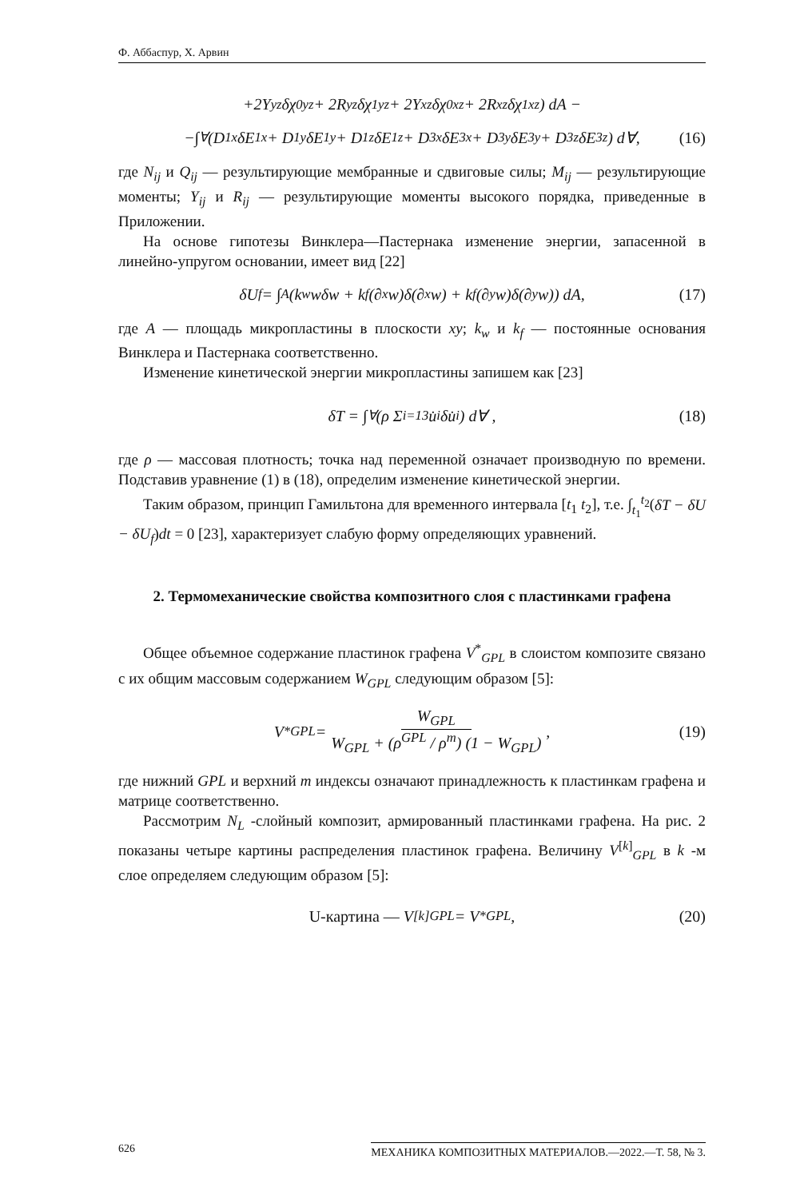Ф. Аббаспур, Х. Арвин
+2Y<sub>yz</sub>δχ<sup>0</sup><sub>yz</sub> + 2R<sub>yz</sub>δχ<sup>1</sup><sub>yz</sub> + 2Y<sub>xz</sub>δχ<sup>0</sup><sub>xz</sub> + 2R<sub>xz</sub>δχ<sup>1</sup><sub>xz</sub>) dA −
−∫<sub>∀</sub>(D<sub>1x</sub>δE<sub>1x</sub> + D<sub>1y</sub>δE<sub>1y</sub> + D<sub>1z</sub>δE<sub>1z</sub> + D<sub>3x</sub>δE<sub>3x</sub> + D<sub>3y</sub>δE<sub>3y</sub> + D<sub>3z</sub>δE<sub>3z</sub>) d∀, (16)
где N<sub>ij</sub> и Q<sub>ij</sub> — результирующие мембранные и сдвиговые силы; M<sub>ij</sub> — результирующие моменты; Y<sub>ij</sub> и R<sub>ij</sub> — результирующие моменты высокого порядка, приведенные в Приложении.
На основе гипотезы Винклера—Пастернака изменение энергии, запасенной в линейно-упругом основании, имеет вид [22]
δU<sub>f</sub> = ∫<sub>A</sub>(k<sub>w</sub>wδw + k<sub>f</sub>(∂<sub>x</sub>w)δ(∂<sub>x</sub>w) + k<sub>f</sub>(∂<sub>y</sub>w)δ(∂<sub>y</sub>w)) dA, (17)
где A — площадь микропластины в плоскости xy; k<sub>w</sub> и k<sub>f</sub> — постоянные основания Винклера и Пастернака соответственно.
Изменение кинетической энергии микропластины запишем как [23]
δT = ∫<sub>∀</sub>(ρ Σ<sub>i=1</sub><sup>3</sup> u̇<sub>i</sub>δu̇<sub>i</sub>) d∀ , (18)
где ρ — массовая плотность; точка над переменной означает производную по времени. Подставив уравнение (1) в (18), определим изменение кинетической энергии.
Таким образом, принцип Гамильтона для временного интервала [t<sub>1</sub> t<sub>2</sub>], т.е. ∫<sub>t<sub>1</sub></sub><sup>t<sub>2</sub></sup>(δT − δU − δU<sub>f</sub>)dt = 0 [23], характеризует слабую форму определяющих уравнений.
2. Термомеханические свойства композитного слоя с пластинками графена
Общее объемное содержание пластинок графена V<sup>*</sup><sub>GPL</sub> в слоистом композите связано с их общим массовым содержанием W<sub>GPL</sub> следующим образом [5]:
V<sup>*</sup><sub>GPL</sub> = W<sub>GPL</sub> W<sub>GPL</sub> + (ρ<sup>GPL</sup> / ρ<sup>m</sup>) (1 − W<sub>GPL</sub>), (19)
где нижний GPL и верхний m индексы означают принадлежность к пластинкам графена и матрице соответственно.
Рассмотрим N<sub>L</sub> -слойный композит, армированный пластинками графена. На рис. 2 показаны четыре картины распределения пластинок графена. Величину V<sup>[k]</sup><sub>GPL</sub> в k -м слое определяем следующим образом [5]:
U-картина — V<sup>[k]</sup><sub>GPL</sub> = V<sup>*</sup><sub>GPL</sub> , (20)
626 МЕХАНИКА КОМПОЗИТНЫХ МАТЕРИАЛОВ.—2022.—Т. 58, № 3.